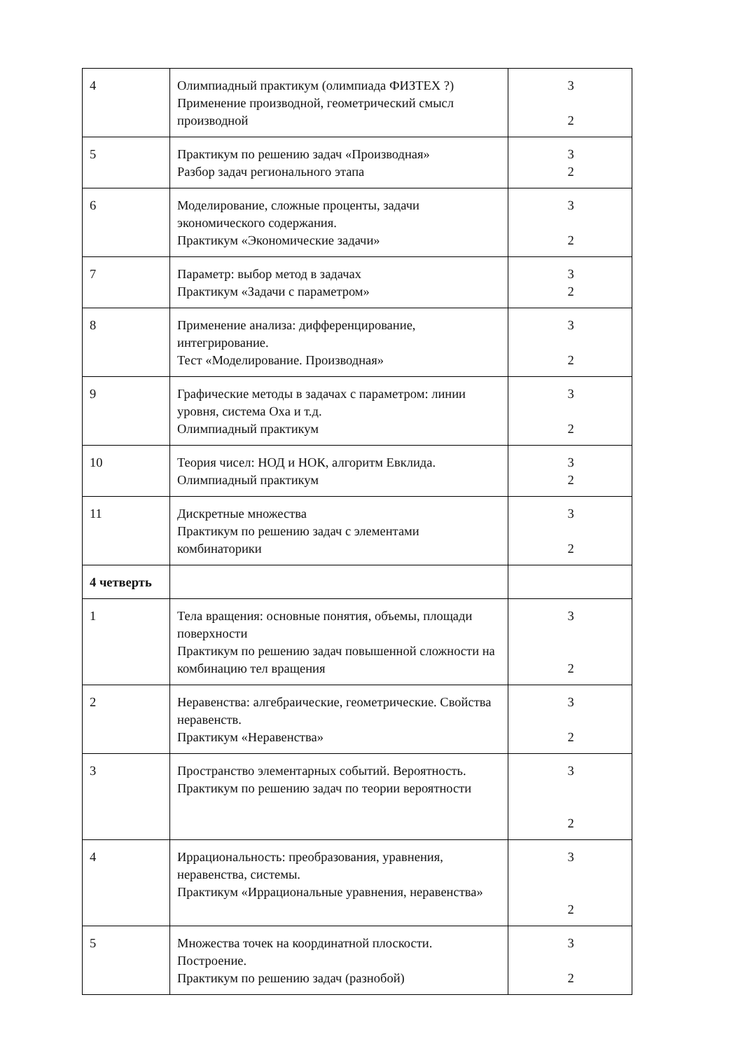| 4 | Олимпиадный практикум (олимпиада ФИЗТЕХ ?) Применение производной, геометрический смысл производной | 3 2 |
| 5 | Практикум по решению задач «Производная» Разбор задач регионального этапа | 3 2 |
| 6 | Моделирование, сложные проценты, задачи экономического содержания. Практикум «Экономические задачи» | 3 2 |
| 7 | Параметр: выбор метод в задачах Практикум «Задачи с параметром» | 3 2 |
| 8 | Применение анализа: дифференцирование, интегрирование. Тест «Моделирование. Производная» | 3 2 |
| 9 | Графические методы в задачах с параметром: линии уровня, система Оxa и т.д. Олимпиадный практикум | 3 2 |
| 10 | Теория чисел: НОД и НОК, алгоритм Евклида. Олимпиадный практикум | 3 2 |
| 11 | Дискретные множества Практикум по решению задач с элементами комбинаторики | 3 2 |
| 4 четверть | | |
| 1 | Тела вращения: основные понятия, объемы, площади поверхности Практикум по решению задач повышенной сложности на комбинацию тел вращения | 3 2 |
| 2 | Неравенства: алгебраические, геометрические. Свойства неравенств. Практикум «Неравенства» | 3 2 |
| 3 | Пространство элементарных событий. Вероятность. Практикум по решению задач по теории вероятности | 3 2 |
| 4 | Иррациональность: преобразования, уравнения, неравенства, системы. Практикум «Иррациональные уравнения, неравенства» | 3 2 |
| 5 | Множества точек на координатной плоскости. Построение. Практикум по решению задач (разнобой) | 3 2 |